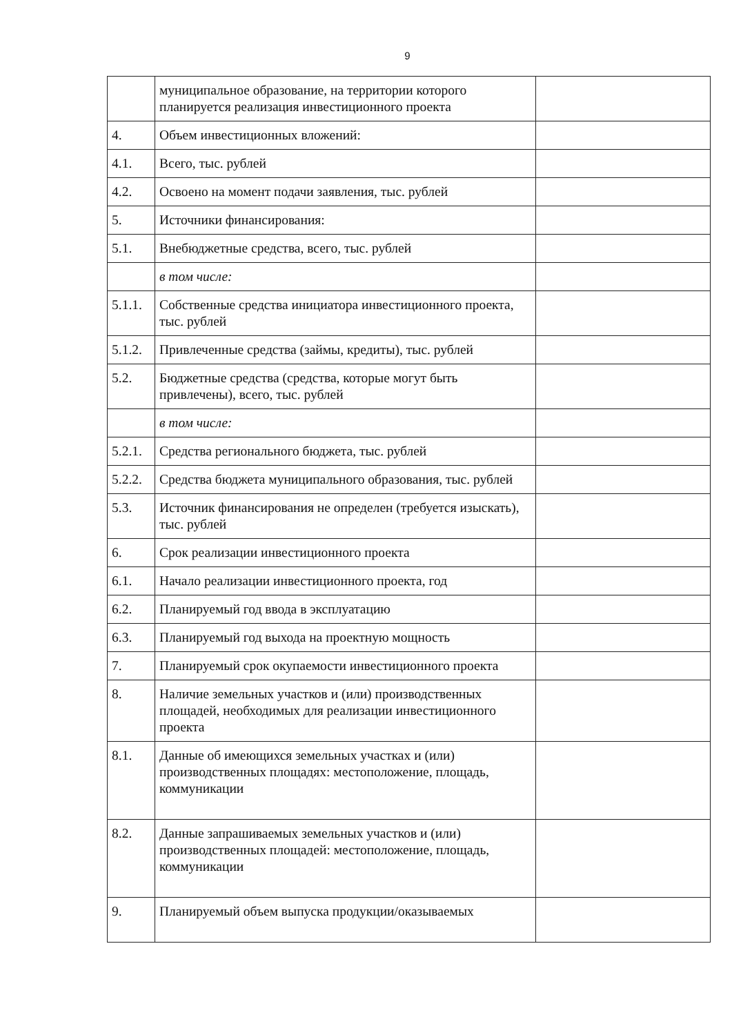9
| | муниципальное образование, на территории которого планируется реализация инвестиционного проекта | |
| 4. | Объем инвестиционных вложений: | |
| 4.1. | Всего, тыс. рублей | |
| 4.2. | Освоено на момент подачи заявления, тыс. рублей | |
| 5. | Источники финансирования: | |
| 5.1. | Внебюджетные средства, всего, тыс. рублей | |
| | в том числе: | |
| 5.1.1. | Собственные средства инициатора инвестиционного проекта, тыс. рублей | |
| 5.1.2. | Привлеченные средства (займы, кредиты), тыс. рублей | |
| 5.2. | Бюджетные средства (средства, которые могут быть привлечены), всего, тыс. рублей | |
| | в том числе: | |
| 5.2.1. | Средства регионального бюджета, тыс. рублей | |
| 5.2.2. | Средства бюджета муниципального образования, тыс. рублей | |
| 5.3. | Источник финансирования не определен (требуется изыскать), тыс. рублей | |
| 6. | Срок реализации инвестиционного проекта | |
| 6.1. | Начало реализации инвестиционного проекта, год | |
| 6.2. | Планируемый год ввода в эксплуатацию | |
| 6.3. | Планируемый год выхода на проектную мощность | |
| 7. | Планируемый срок окупаемости инвестиционного проекта | |
| 8. | Наличие земельных участков и (или) производственных площадей, необходимых для реализации инвестиционного проекта | |
| 8.1. | Данные об имеющихся земельных участках и (или) производственных площадях: местоположение, площадь, коммуникации | |
| 8.2. | Данные запрашиваемых земельных участков и (или) производственных площадей: местоположение, площадь, коммуникации | |
| 9. | Планируемый объем выпуска продукции/оказываемых | |